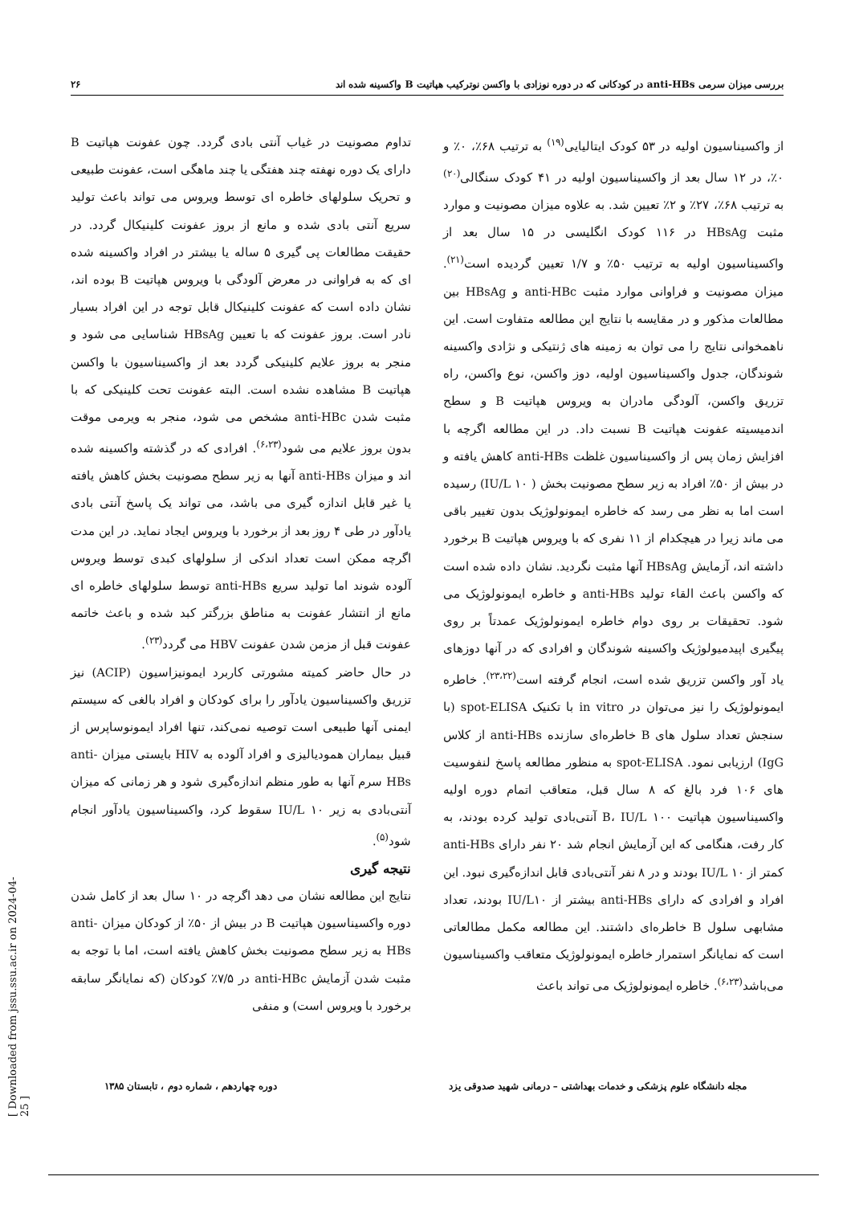بررسی میزان سرمی anti-HBs در کودکانی که در دوره نوزادی با واکسن نوترکیب هپاتیت B واکسینه شده اند ۲۶
از واکسیناسیون اولیه در ۵۳ کودک ایتالیایی<sup>(۱۹)</sup> به ترتیب ۶۸٪، ۰٪ و ۰٪، در ۱۲ سال بعد از واکسیناسیون اولیه در ۴۱ کودک سنگالی<sup>(۲۰)</sup> به ترتیب ۶۸٪، ۲۷٪ و ۲٪ تعیین شد. به علاوه میزان مصونیت و موارد مثبت HBsAg در ۱۱۶ کودک انگلیسی در ۱۵ سال بعد از واکسیناسیون اولیه به ترتیب ۵۰٪ و ۱/۷ تعیین گردیده است<sup>(۲۱)</sup>. میزان مصونیت و فراوانی موارد مثبت anti-HBc و HBsAg بین مطالعات مذکور و در مقایسه با نتایج این مطالعه متفاوت است. این ناهمخوانی نتایج را می توان به زمینه های ژنتیکی و نژادی واکسینه شوندگان، جدول واکسیناسیون اولیه، دوز واکسن، نوع واکسن، راه تزریق واکسن، آلودگی مادران به ویروس هپاتیت B و سطح اندمیسیته عفونت هپاتیت B نسبت داد. در این مطالعه اگرچه با افزایش زمان پس از واکسیناسیون غلظت anti-HBs کاهش یافته و در بیش از ۵۰٪ افراد به زیر سطح مصونیت بخش ( IU/L ۱۰) رسیده است اما به نظر می رسد که خاطره ایمونولوژیک بدون تغییر باقی می ماند زیرا در هیچکدام از ۱۱ نفری که با ویروس هپاتیت B برخورد داشته اند، آزمایش HBsAg آنها مثبت نگردید. نشان داده شده است که واکسن باعث القاء تولید anti-HBs و خاطره ایمونولوژیک می شود. تحقیقات بر روی دوام خاطره ایمونولوژیک عمدتاً بر روی پیگیری اپیدمیولوژیک واکسینه شوندگان و افرادی که در آنها دوزهای یاد آور واکسن تزریق شده است، انجام گرفته است<sup>(۲۳،۲۲)</sup>. خاطره ایمونولوژیک را نیز می‌توان در in vitro با تکنیک spot-ELISA (با سنجش تعداد سلول های B خاطره‌ای سازنده anti-HBs از کلاس IgG) ارزیابی نمود. spot-ELISA به منظور مطالعه پاسخ لنفوسیت های ۱۰۶ فرد بالغ که ۸ سال قبل، متعاقب اتمام دوره اولیه واکسیناسیون هپاتیت B، IU/L ۱۰۰ آنتی‌بادی تولید کرده بودند، به کار رفت، هنگامی که این آزمایش انجام شد ۲۰ نفر دارای anti-HBs کمتر از IU/L ۱۰ بودند و در ۸ نفر آنتی‌بادی قابل اندازه‌گیری نبود. این افراد و افرادی که دارای anti-HBs بیشتر از IU/L۱۰ بودند، تعداد مشابهی سلول B خاطره‌ای داشتند. این مطالعه مکمل مطالعاتی است که نمایانگر استمرار خاطره ایمونولوژیک متعاقب واکسیناسیون می‌باشد<sup>(۶،۲۳)</sup>. خاطره ایمونولوژیک می تواند باعث
تداوم مصونیت در غیاب آنتی بادی گردد. چون عفونت هپاتیت B دارای یک دوره نهفته چند هفتگی یا چند ماهگی است، عفونت طبیعی و تحریک سلولهای خاطره ای توسط ویروس می تواند باعث تولید سریع آنتی بادی شده و مانع از بروز عفونت کلینیکال گردد. در حقیقت مطالعات پی گیری ۵ ساله یا بیشتر در افراد واکسینه شده ای که به فراوانی در معرض آلودگی با ویروس هپاتیت B بوده اند، نشان داده است که عفونت کلینیکال قابل توجه در این افراد بسیار نادر است. بروز عفونت که با تعیین HBsAg شناسایی می شود و منجر به بروز علایم کلینیکی گردد بعد از واکسیناسیون با واکسن هپاتیت B مشاهده نشده است. البته عفونت تحت کلینیکی که با مثبت شدن anti-HBc مشخص می شود، منجر به ویرمی موقت بدون بروز علایم می شود<sup>(۶،۲۳)</sup>. افرادی که در گذشته واکسینه شده اند و میزان anti-HBs آنها به زیر سطح مصونیت بخش کاهش یافته یا غیر قابل اندازه گیری می باشد، می تواند یک پاسخ آنتی بادی یادآور در طی ۴ روز بعد از برخورد با ویروس ایجاد نماید. در این مدت اگرچه ممکن است تعداد اندکی از سلولهای کبدی توسط ویروس آلوده شوند اما تولید سریع anti-HBs توسط سلولهای خاطره ای مانع از انتشار عفونت به مناطق بزرگتر کبد شده و باعث خاتمه عفونت قبل از مزمن شدن عفونت HBV می گردد<sup>(۲۳)</sup>.
در حال حاضر کمیته مشورتی کاربرد ایمونیزاسیون (ACIP) نیز تزریق واکسیناسیون یادآور را برای کودکان و افراد بالغی که سیستم ایمنی آنها طبیعی است توصیه نمی‌کند، تنها افراد ایمونوساپرس از قبیل بیماران همودیالیزی و افراد آلوده به HIV بایستی میزان anti-HBs سرم آنها به طور منظم اندازه‌گیری شود و هر زمانی که میزان آنتی‌بادی به زیر IU/L ۱۰ سقوط کرد، واکسیناسیون یادآور انجام شود<sup>(۵)</sup>.
نتیجه گیری
نتایج این مطالعه نشان می دهد اگرچه در ۱۰ سال بعد از کامل شدن دوره واکسیناسیون هپاتیت B در بیش از ۵۰٪ از کودکان میزان anti-HBs به زیر سطح مصونیت بخش کاهش یافته است، اما با توجه به مثبت شدن آزمایش anti-HBc در ۷/۵٪ کودکان (که نمایانگر سابقه برخورد با ویروس است) و منفی
مجله دانشگاه علوم پزشکی و خدمات بهداشتی – درمانی شهید صدوقی یزد دوره چهاردهم ، شماره دوم ، تابستان ۱۳۸۵
[ Downloaded from jssu.ssu.ac.ir on 2024-04-25 ]